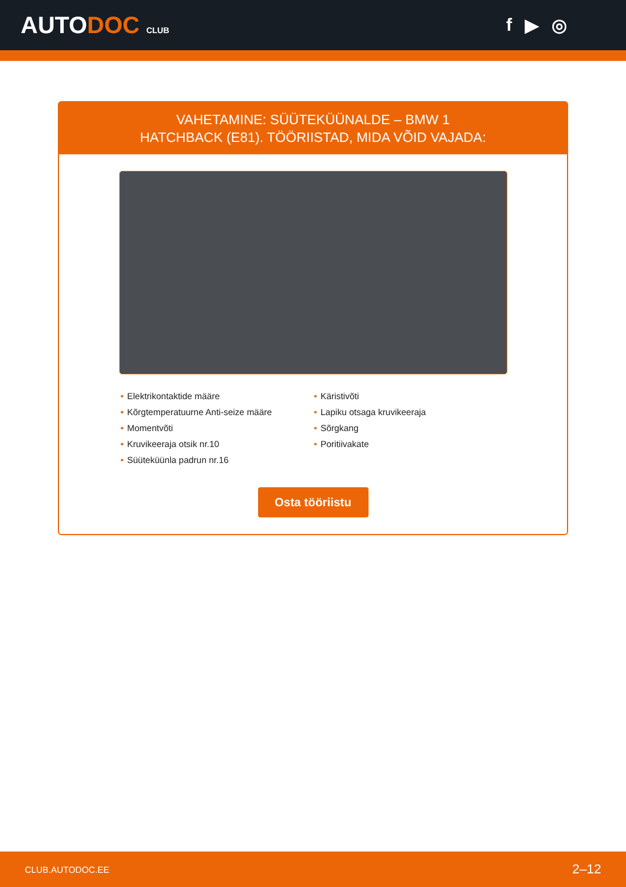AUTODOC CLUB
f ▶ ◎
VAHETAMINE: SÜÜTEKÜÜNALDE – BMW 1
HATCHBACK (E81). TÖÖRIISTAD, MIDA VÕID VAJADA:
• Elektrikontaktide määre
• Kõrgtemperatuurne Anti-seize määre
• Momentvõti
• Kruvikeeraja otsik nr.10
• Süüteküünla padrun nr.16
• Käristivõti
• Lapiku otsaga kruvikeeraja
• Sõrgkang
• Poritiivakate
Osta tööriistu
CLUB.AUTODOC.EE 2–12